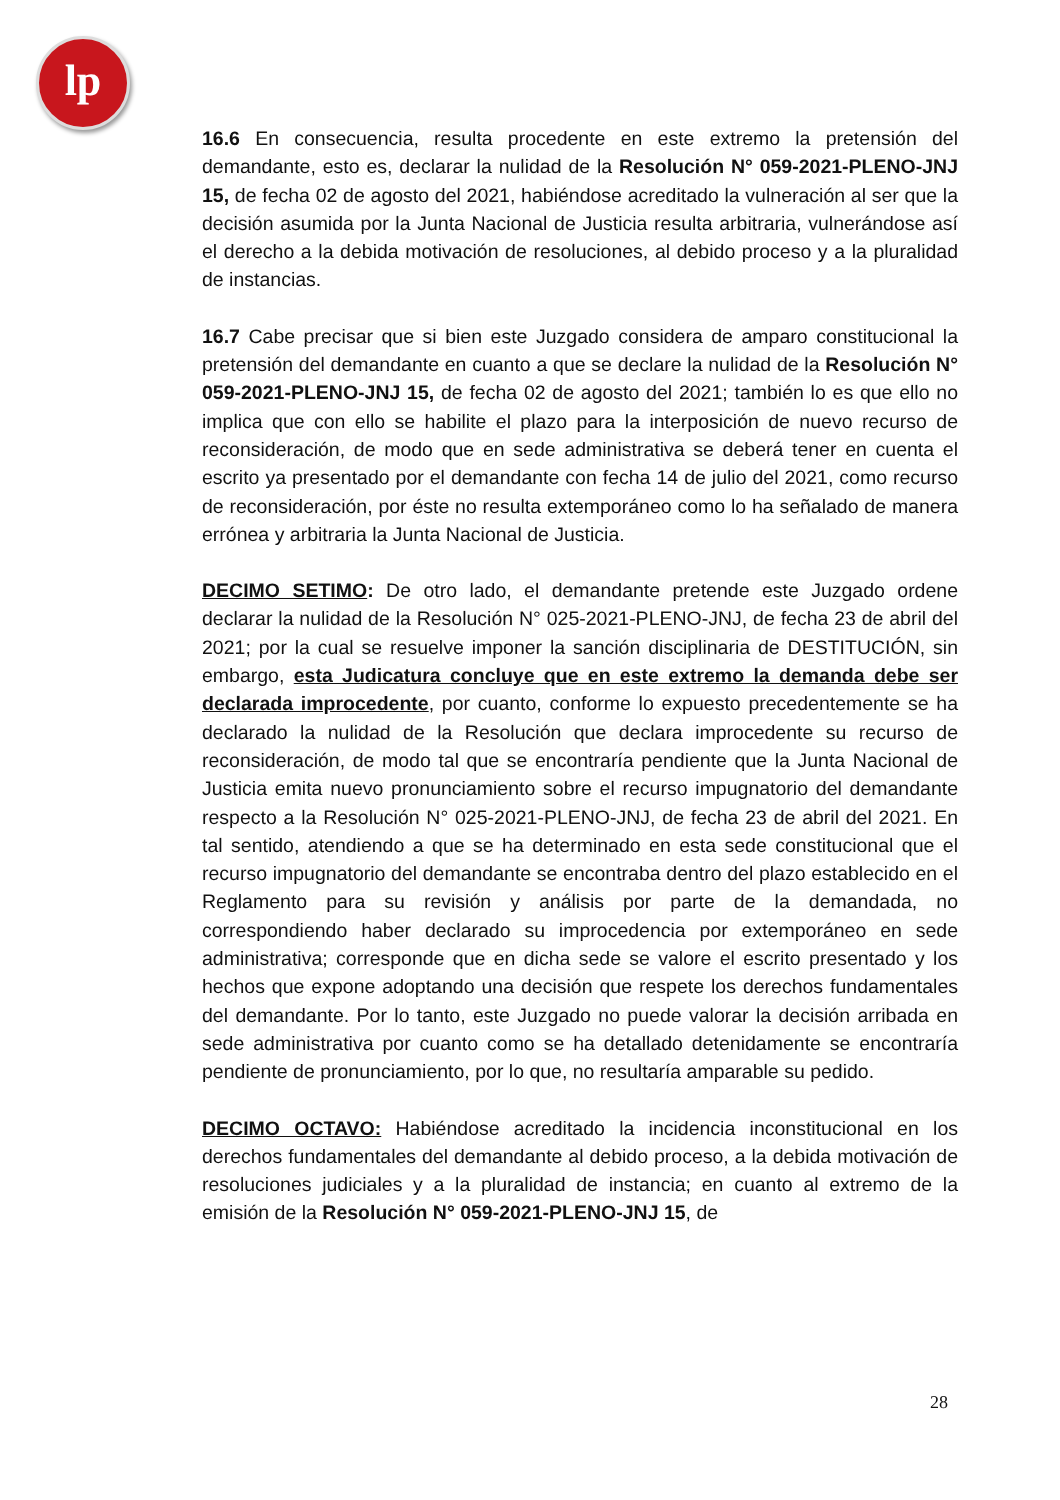lp
16.6 En consecuencia, resulta procedente en este extremo la pretensión del demandante, esto es, declarar la nulidad de la Resolución N° 059-2021-PLENO-JNJ 15, de fecha 02 de agosto del 2021, habiéndose acreditado la vulneración al ser que la decisión asumida por la Junta Nacional de Justicia resulta arbitraria, vulnerándose así el derecho a la debida motivación de resoluciones, al debido proceso y a la pluralidad de instancias.
16.7 Cabe precisar que si bien este Juzgado considera de amparo constitucional la pretensión del demandante en cuanto a que se declare la nulidad de la Resolución N° 059-2021-PLENO-JNJ 15, de fecha 02 de agosto del 2021; también lo es que ello no implica que con ello se habilite el plazo para la interposición de nuevo recurso de reconsideración, de modo que en sede administrativa se deberá tener en cuenta el escrito ya presentado por el demandante con fecha 14 de julio del 2021, como recurso de reconsideración, por éste no resulta extemporáneo como lo ha señalado de manera errónea y arbitraria la Junta Nacional de Justicia.
DECIMO SETIMO: De otro lado, el demandante pretende este Juzgado ordene declarar la nulidad de la Resolución N° 025-2021-PLENO-JNJ, de fecha 23 de abril del 2021; por la cual se resuelve imponer la sanción disciplinaria de DESTITUCIÓN, sin embargo, esta Judicatura concluye que en este extremo la demanda debe ser declarada improcedente, por cuanto, conforme lo expuesto precedentemente se ha declarado la nulidad de la Resolución que declara improcedente su recurso de reconsideración, de modo tal que se encontraría pendiente que la Junta Nacional de Justicia emita nuevo pronunciamiento sobre el recurso impugnatorio del demandante respecto a la Resolución N° 025-2021-PLENO-JNJ, de fecha 23 de abril del 2021. En tal sentido, atendiendo a que se ha determinado en esta sede constitucional que el recurso impugnatorio del demandante se encontraba dentro del plazo establecido en el Reglamento para su revisión y análisis por parte de la demandada, no correspondiendo haber declarado su improcedencia por extemporáneo en sede administrativa; corresponde que en dicha sede se valore el escrito presentado y los hechos que expone adoptando una decisión que respete los derechos fundamentales del demandante. Por lo tanto, este Juzgado no puede valorar la decisión arribada en sede administrativa por cuanto como se ha detallado detenidamente se encontraría pendiente de pronunciamiento, por lo que, no resultaría amparable su pedido.
DECIMO OCTAVO: Habiéndose acreditado la incidencia inconstitucional en los derechos fundamentales del demandante al debido proceso, a la debida motivación de resoluciones judiciales y a la pluralidad de instancia; en cuanto al extremo de la emisión de la Resolución N° 059-2021-PLENO-JNJ 15, de
28